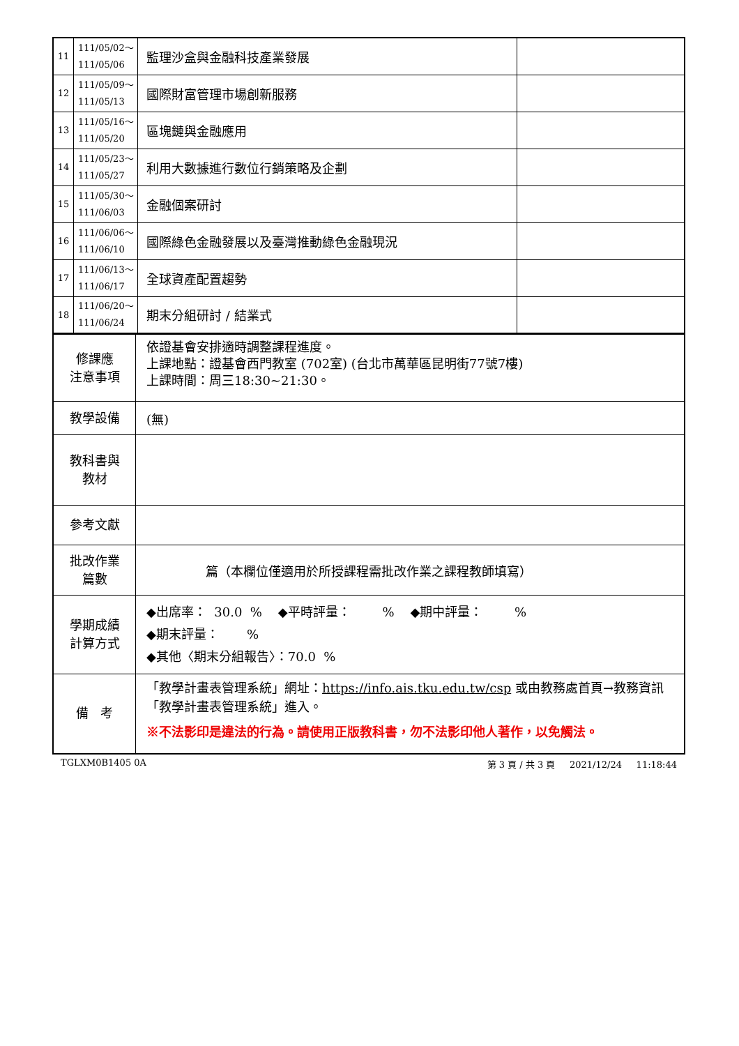| 11 | 111/05/02～ 111/05/06 | 監理沙盒與金融科技產業發展 | |
| 12 | 111/05/09～ 111/05/13 | 國際財富管理市場創新服務 | |
| 13 | 111/05/16～ 111/05/20 | 區塊鏈與金融應用 | |
| 14 | 111/05/23～ 111/05/27 | 利用大數據進行數位行銷策略及企劃 | |
| 15 | 111/05/30～ 111/06/03 | 金融個案研討 | |
| 16 | 111/06/06～ 111/06/10 | 國際綠色金融發展以及臺灣推動綠色金融現況 | |
| 17 | 111/06/13～ 111/06/17 | 全球資產配置趨勢 | |
| 18 | 111/06/20～ 111/06/24 | 期末分組研討 / 結業式 | |
| 修課應 注意事項 | 依證基會安排適時調整課程進度。 上課地點：證基會西門教室 (702室) (台北市萬華區昆明街77號7樓) 上課時間：周三18:30~21:30。 |
| 教學設備 | (無) |
| 教科書與 教材 | |
| 參考文獻 | |
| 批改作業 篇數 | 篇（本欄位僅適用於所授課程需批改作業之課程教師填寫） |
| 學期成績 計算方式 | ◆出席率： 30.0 % ◆平時評量： % ◆期中評量： % ◆期末評量： % ◆其他〈期末分組報告〉：70.0 % |
| 備 考 | 「教學計畫表管理系統」網址： https://info.ais.tku.edu.tw/csp 或由教務處首頁→教務資訊「教學計畫表管理系統」進入。 ※不法影印是違法的行為。請使用正版教科書，勿不法影印他人著作，以免觸法。 |
TGLXM0B1405 0A 第 3 頁 / 共 3 頁 2021/12/24 11:18:44